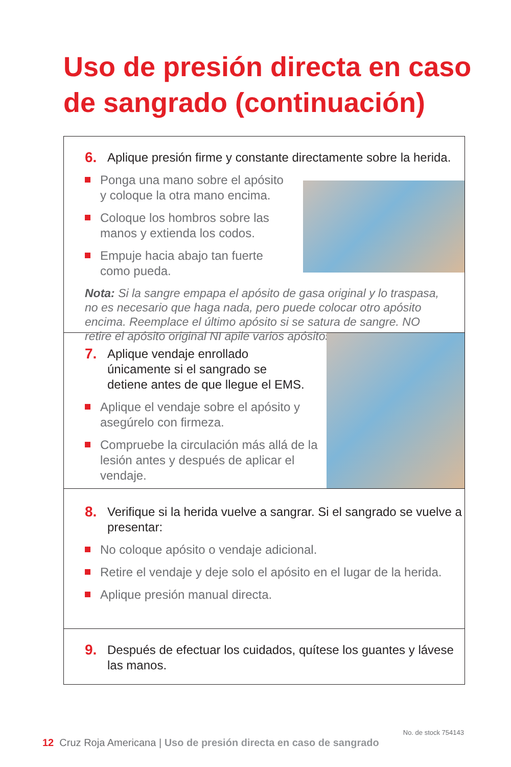Uso de presión directa en caso de sangrado (continuación)
6. Aplique presión firme y constante directamente sobre la herida.
Ponga una mano sobre el apósito y coloque la otra mano encima.
Coloque los hombros sobre las manos y extienda los codos.
Empuje hacia abajo tan fuerte como pueda.
Nota: Si la sangre empapa el apósito de gasa original y lo traspasa, no es necesario que haga nada, pero puede colocar otro apósito encima. Reemplace el último apósito si se satura de sangre. NO retire el apósito original NI apile varios apósitos.
7. Aplique vendaje enrollado únicamente si el sangrado se detiene antes de que llegue el EMS.
Aplique el vendaje sobre el apósito y asegúrelo con firmeza.
Compruebe la circulación más allá de la lesión antes y después de aplicar el vendaje.
8. Verifique si la herida vuelve a sangrar. Si el sangrado se vuelve a presentar:
No coloque apósito o vendaje adicional.
Retire el vendaje y deje solo el apósito en el lugar de la herida.
Aplique presión manual directa.
9. Después de efectuar los cuidados, quítese los guantes y lávese las manos.
12 Cruz Roja Americana | Uso de presión directa en caso de sangrado
No. de stock 754143